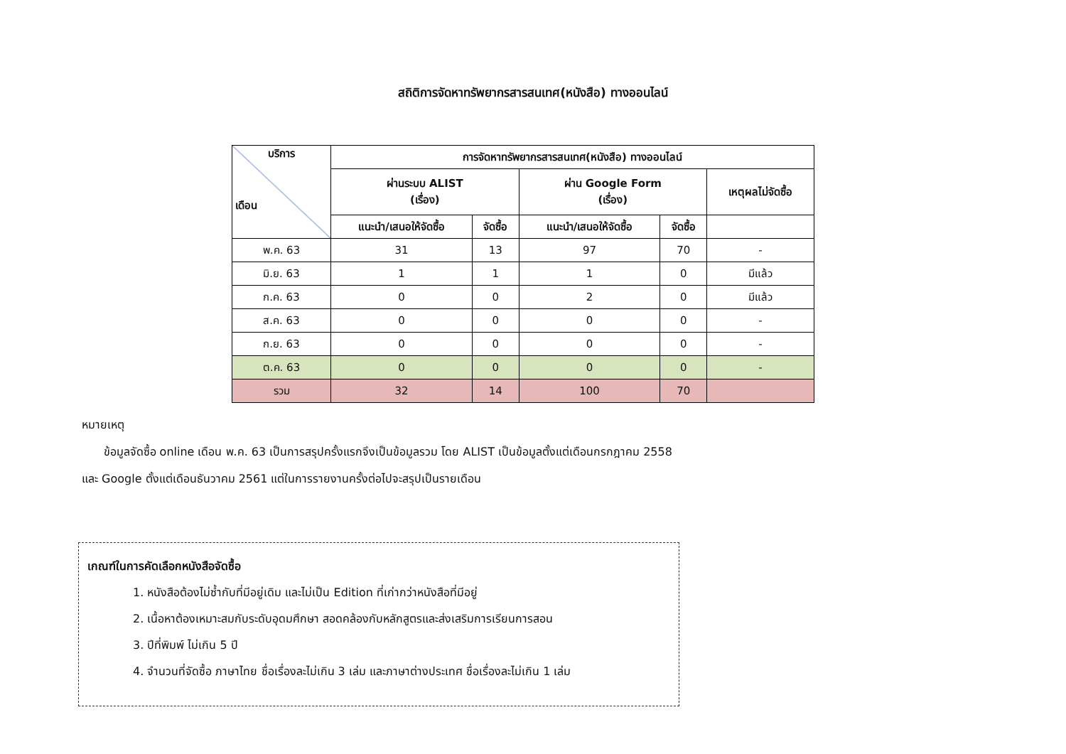สถิติการจัดหาทรัพยากรสารสนเทศ(หนังสือ) ทางออนไลน์
| บริการ เดือน | การจัดหาทรัพยากรสารสนเทศ(หนังสือ) ทางออนไลน์ | | | | |
| --- | --- | --- | --- | --- | --- |
| | ผ่านระบบ ALIST (เรื่อง) | | ผ่าน Google Form (เรื่อง) | | เหตุผลไม่จัดซื้อ |
| | แนะนำ/เสนอให้จัดซื้อ | จัดซื้อ | แนะนำ/เสนอให้จัดซื้อ | จัดซื้อ | |
| พ.ค. 63 | 31 | 13 | 97 | 70 | - |
| มิ.ย. 63 | 1 | 1 | 1 | 0 | มีแล้ว |
| ก.ค. 63 | 0 | 0 | 2 | 0 | มีแล้ว |
| ส.ค. 63 | 0 | 0 | 0 | 0 | - |
| ก.ย. 63 | 0 | 0 | 0 | 0 | - |
| ต.ค. 63 | 0 | 0 | 0 | 0 | - |
| รวม | 32 | 14 | 100 | 70 | |
หมายเหตุ
ข้อมูลจัดซื้อ online เดือน พ.ค. 63 เป็นการสรุปครั้งแรกจึงเป็นข้อมูลรวม โดย ALIST เป็นข้อมูลตั้งแต่เดือนกรกฎาคม 2558 และ Google ตั้งแต่เดือนธันวาคม 2561 แต่ในการรายงานครั้งต่อไปจะสรุปเป็นรายเดือน
เกณฑ์ในการคัดเลือกหนังสือจัดซื้อ
1. หนังสือต้องไม่ซ้ำกับที่มีอยู่เดิม และไม่เป็น Edition ที่เก่ากว่าหนังสือที่มีอยู่
2. เนื้อหาต้องเหมาะสมกับระดับอุดมศึกษา สอดคล้องกับหลักสูตรและส่งเสริมการเรียนการสอน
3. ปีที่พิมพ์ ไม่เกิน 5 ปี
4. จำนวนที่จัดซื้อ ภาษาไทย ชื่อเรื่องละไม่เกิน 3 เล่ม และภาษาต่างประเทศ ชื่อเรื่องละไม่เกิน 1 เล่ม